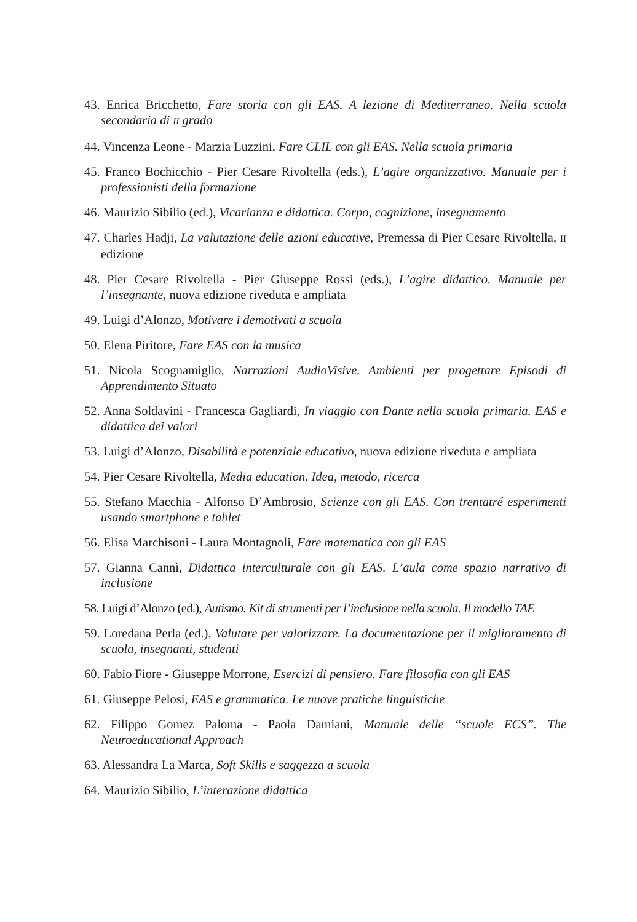43. Enrica Bricchetto, Fare storia con gli EAS. A lezione di Mediterraneo. Nella scuola secondaria di II grado
44. Vincenza Leone - Marzia Luzzini, Fare CLIL con gli EAS. Nella scuola primaria
45. Franco Bochicchio - Pier Cesare Rivoltella (eds.), L’agire organizzativo. Manuale per i professionisti della formazione
46. Maurizio Sibilio (ed.), Vicarianza e didattica. Corpo, cognizione, insegnamento
47. Charles Hadji, La valutazione delle azioni educative, Premessa di Pier Cesare Rivoltella, II edizione
48. Pier Cesare Rivoltella - Pier Giuseppe Rossi (eds.), L’agire didattico. Manuale per l’insegnante, nuova edizione riveduta e ampliata
49. Luigi d’Alonzo, Motivare i demotivati a scuola
50. Elena Piritore, Fare EAS con la musica
51. Nicola Scognamiglio, Narrazioni AudioVisive. Ambienti per progettare Episodi di Apprendimento Situato
52. Anna Soldavini - Francesca Gagliardi, In viaggio con Dante nella scuola primaria. EAS e didattica dei valori
53. Luigi d’Alonzo, Disabilità e potenziale educativo, nuova edizione riveduta e ampliata
54. Pier Cesare Rivoltella, Media education. Idea, metodo, ricerca
55. Stefano Macchia - Alfonso D’Ambrosio, Scienze con gli EAS. Con trentatré esperimenti usando smartphone e tablet
56. Elisa Marchisoni - Laura Montagnoli, Fare matematica con gli EAS
57. Gianna Cannì, Didattica interculturale con gli EAS. L’aula come spazio narrativo di inclusione
58. Luigi d’Alonzo (ed.), Autismo. Kit di strumenti per l’inclusione nella scuola. Il modello TAE
59. Loredana Perla (ed.), Valutare per valorizzare. La documentazione per il miglioramento di scuola, insegnanti, studenti
60. Fabio Fiore - Giuseppe Morrone, Esercizi di pensiero. Fare filosofia con gli EAS
61. Giuseppe Pelosi, EAS e grammatica. Le nuove pratiche linguistiche
62. Filippo Gomez Paloma - Paola Damiani, Manuale delle “scuole ECS”. The Neuroeducational Approach
63. Alessandra La Marca, Soft Skills e saggezza a scuola
64. Maurizio Sibilio, L’interazione didattica